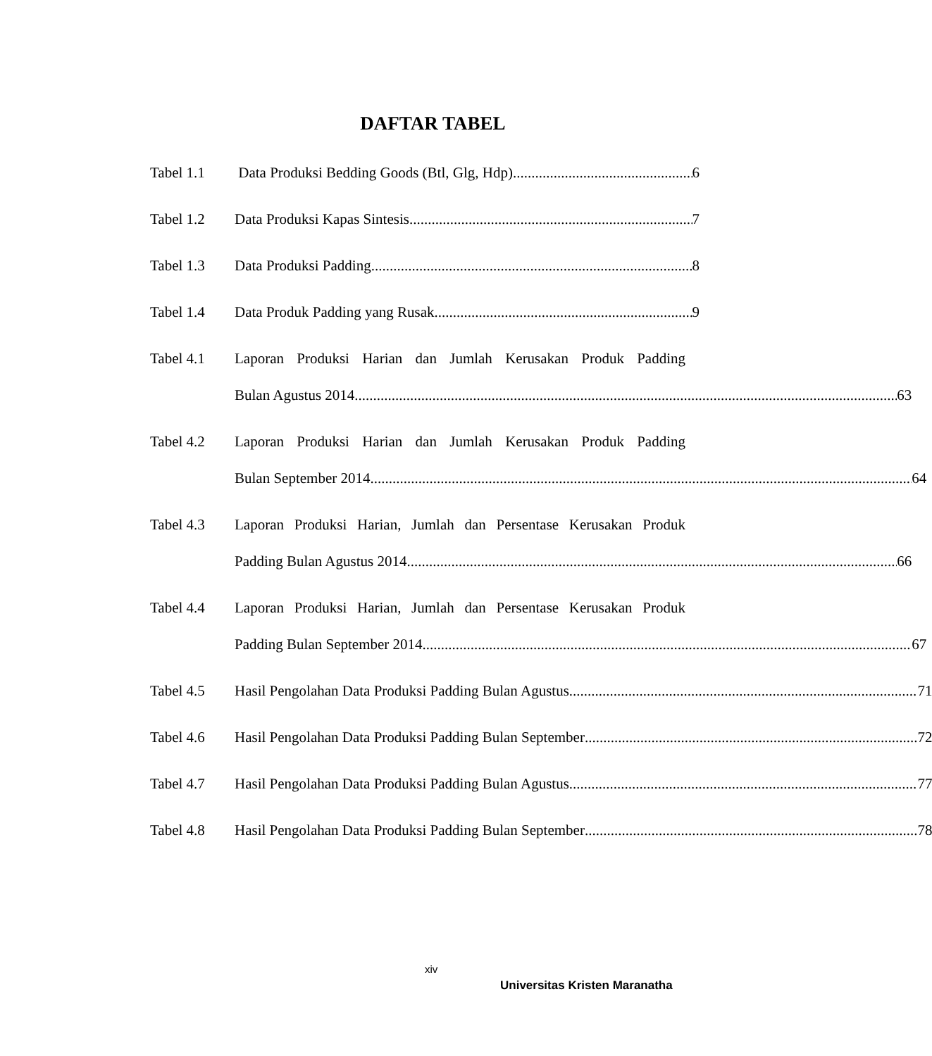DAFTAR TABEL
Tabel 1.1 Data Produksi Bedding Goods (Btl, Glg, Hdp) 6
Tabel 1.2 Data Produksi Kapas Sintesis 7
Tabel 1.3 Data Produksi Padding 8
Tabel 1.4 Data Produk Padding yang Rusak 9
Tabel 4.1 Laporan Produksi Harian dan Jumlah Kerusakan Produk Padding
Bulan Agustus 2014 63
Tabel 4.2 Laporan Produksi Harian dan Jumlah Kerusakan Produk Padding
Bulan September 2014 64
Tabel 4.3 Laporan Produksi Harian, Jumlah dan Persentase Kerusakan Produk
Padding Bulan Agustus 2014 66
Tabel 4.4 Laporan Produksi Harian, Jumlah dan Persentase Kerusakan Produk
Padding Bulan September 2014 67
Tabel 4.5 Hasil Pengolahan Data Produksi Padding Bulan Agustus 71
Tabel 4.6 Hasil Pengolahan Data Produksi Padding Bulan September 72
Tabel 4.7 Hasil Pengolahan Data Produksi Padding Bulan Agustus 77
Tabel 4.8 Hasil Pengolahan Data Produksi Padding Bulan September 78
xiv
Universitas Kristen Maranatha